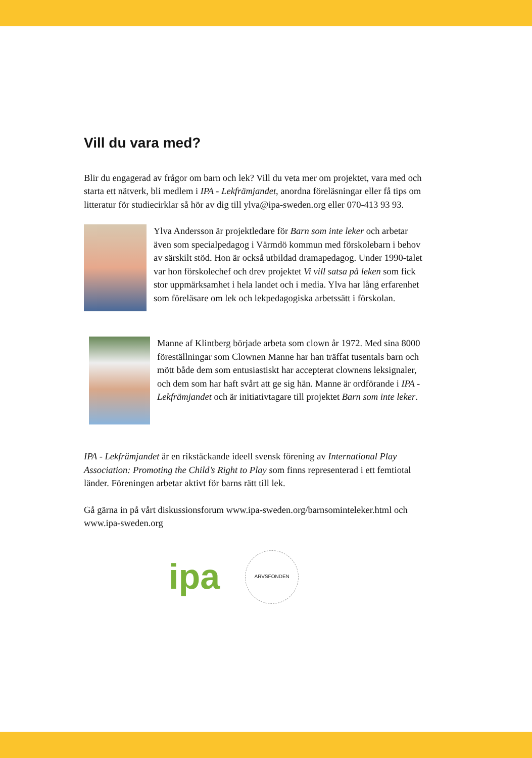Vill du vara med?
Blir du engagerad av frågor om barn och lek? Vill du veta mer om projektet, vara med och starta ett nätverk, bli medlem i IPA - Lekfrämjandet, anordna föreläsningar eller få tips om litteratur för studiecirklar så hör av dig till ylva@ipa-sweden.org eller 070-413 93 93.
Ylva Andersson är projektledare för Barn som inte leker och arbetar även som specialpedagog i Värmdö kommun med förskolebarn i behov av särskilt stöd. Hon är också utbildad dramapedagog. Under 1990-talet var hon förskolechef och drev projektet Vi vill satsa på leken som fick stor uppmärksamhet i hela landet och i media. Ylva har lång erfarenhet som föreläsare om lek och lekpedagogiska arbetssätt i förskolan.
Manne af Klintberg började arbeta som clown år 1972. Med sina 8000 föreställningar som Clownen Manne har han träffat tusentals barn och mött både dem som entusiastiskt har accepterat clownens leksignaler, och dem som har haft svårt att ge sig hän. Manne är ordförande i IPA - Lekfrämjandet och är initiativtagare till projektet Barn som inte leker.
IPA - Lekfrämjandet är en rikstäckande ideell svensk förening av International Play Association: Promoting the Child’s Right to Play som finns representerad i ett femtiotal länder. Föreningen arbetar aktivt för barns rätt till lek.
Gå gärna in på vårt diskussionsforum www.ipa-sweden.org/barnsominteleker.html och www.ipa-sweden.org
ipa
ARVSFONDEN